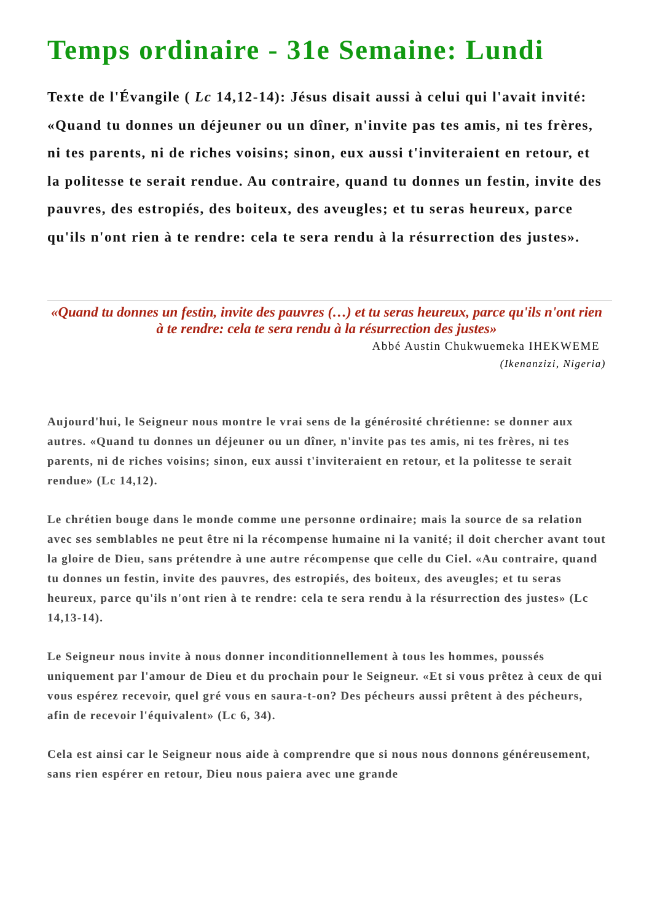Temps ordinaire - 31e Semaine: Lundi
Texte de l'Évangile ( Lc 14,12-14): Jésus disait aussi à celui qui l'avait invité: «Quand tu donnes un déjeuner ou un dîner, n'invite pas tes amis, ni tes frères, ni tes parents, ni de riches voisins; sinon, eux aussi t'inviteraient en retour, et la politesse te serait rendue. Au contraire, quand tu donnes un festin, invite des pauvres, des estropiés, des boiteux, des aveugles; et tu seras heureux, parce qu'ils n'ont rien à te rendre: cela te sera rendu à la résurrection des justes».
«Quand tu donnes un festin, invite des pauvres (…) et tu seras heureux, parce qu'ils n'ont rien à te rendre: cela te sera rendu à la résurrection des justes»
Abbé Austin Chukwuemeka IHEKWEME
(Ikenanzizi, Nigeria)
Aujourd'hui, le Seigneur nous montre le vrai sens de la générosité chrétienne: se donner aux autres. «Quand tu donnes un déjeuner ou un dîner, n'invite pas tes amis, ni tes frères, ni tes parents, ni de riches voisins; sinon, eux aussi t'inviteraient en retour, et la politesse te serait rendue» (Lc 14,12).
Le chrétien bouge dans le monde comme une personne ordinaire; mais la source de sa relation avec ses semblables ne peut être ni la récompense humaine ni la vanité; il doit chercher avant tout la gloire de Dieu, sans prétendre à une autre récompense que celle du Ciel. «Au contraire, quand tu donnes un festin, invite des pauvres, des estropiés, des boiteux, des aveugles; et tu seras heureux, parce qu'ils n'ont rien à te rendre: cela te sera rendu à la résurrection des justes» (Lc 14,13-14).
Le Seigneur nous invite à nous donner inconditionnellement à tous les hommes, poussés uniquement par l'amour de Dieu et du prochain pour le Seigneur. «Et si vous prêtez à ceux de qui vous espérez recevoir, quel gré vous en saura-t-on? Des pécheurs aussi prêtent à des pécheurs, afin de recevoir l'équivalent» (Lc 6, 34).
Cela est ainsi car le Seigneur nous aide à comprendre que si nous nous donnons généreusement, sans rien espérer en retour, Dieu nous paiera avec une grande